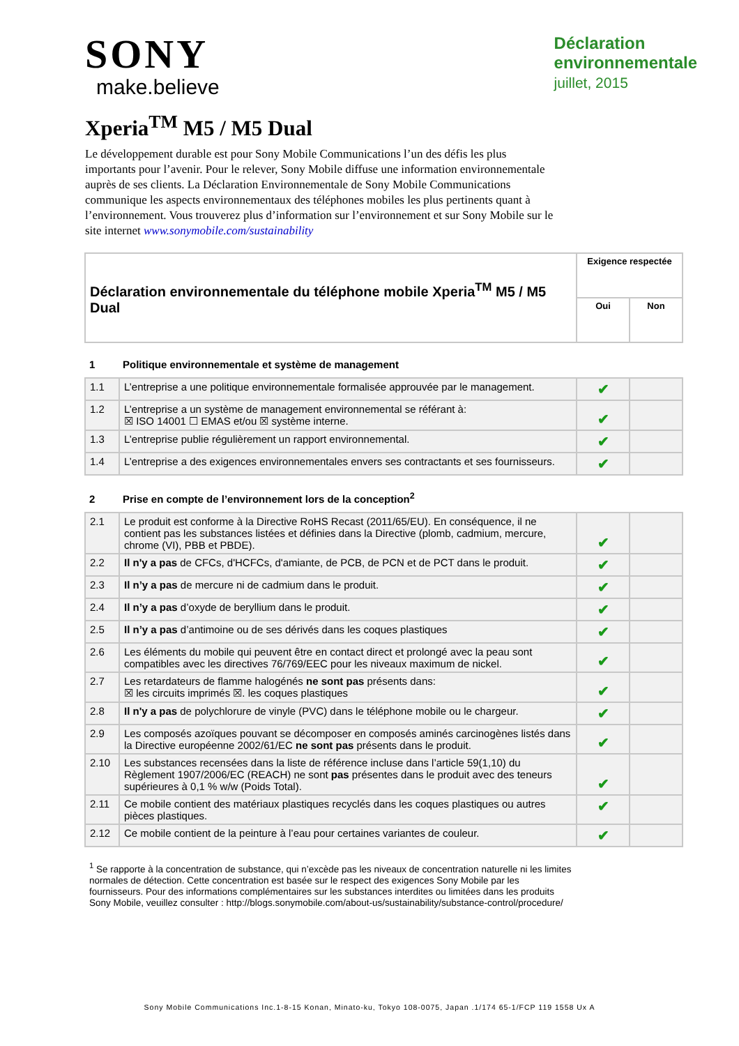SONY
make.believe
Déclaration
environnementale
juillet, 2015
Xperia<sup>TM</sup> M5 / M5 Dual
Le développement durable est pour Sony Mobile Communications l’un des défis les plus importants pour l’avenir. Pour le relever, Sony Mobile diffuse une information environnementale auprès de ses clients. La Déclaration Environnementale de Sony Mobile Communications communique les aspects environnementaux des téléphones mobiles les plus pertinents quant à l’environnement. Vous trouverez plus d’information sur l’environnement et sur Sony Mobile sur le site internet www.sonymobile.com/sustainability
| Déclaration environnementale du téléphone mobile Xperia<sup>TM</sup> M5 / M5 Dual | Exigence respectée | |
| --- | --- | --- |
| | Oui | Non |
1 Politique environnementale et système de management
| 1.1 | L’entreprise a une politique environnementale formalisée approuvée par le management. | ✔ | |
| 1.2 | L’entreprise a un système de management environnemental se référant à: ☒ ISO 14001 ☐ EMAS et/ou ☒ système interne. | ✔ | |
| 1.3 | L’entreprise publie régulièrement un rapport environnemental. | ✔ | |
| 1.4 | L’entreprise a des exigences environnementales envers ses contractants et ses fournisseurs. | ✔ | |
2 Prise en compte de l’environnement lors de la conception<sup>2</sup>
| 2.1 | Le produit est conforme à la Directive RoHS Recast (2011/65/EU). En conséquence, il ne contient pas les substances listées et définies dans la Directive (plomb, cadmium, mercure, chrome (VI), PBB et PBDE). | ✔ | |
| 2.2 | Il n'y a pas de CFCs, d'HCFCs, d'amiante, de PCB, de PCN et de PCT dans le produit. | ✔ | |
| 2.3 | Il n’y a pas de mercure ni de cadmium dans le produit. | ✔ | |
| 2.4 | Il n’y a pas d’oxyde de beryllium dans le produit. | ✔ | |
| 2.5 | Il n’y a pas d’antimoine ou de ses dérivés dans les coques plastiques | ✔ | |
| 2.6 | Les éléments du mobile qui peuvent être en contact direct et prolongé avec la peau sont compatibles avec les directives 76/769/EEC pour les niveaux maximum de nickel. | ✔ | |
| 2.7 | Les retardateurs de flamme halogénés ne sont pas présents dans: ☒ les circuits imprimés ☒. les coques plastiques | ✔ | |
| 2.8 | Il n'y a pas de polychlorure de vinyle (PVC) dans le téléphone mobile ou le chargeur. | ✔ | |
| 2.9 | Les composés azoïques pouvant se décomposer en composés aminés carcinogènes listés dans la Directive européenne 2002/61/EC ne sont pas présents dans le produit. | ✔ | |
| 2.10 | Les substances recensées dans la liste de référence incluse dans l’article 59(1,10) du Règlement 1907/2006/EC (REACH) ne sont pas présentes dans le produit avec des teneurs supérieures à 0,1 % w/w (Poids Total). | ✔ | |
| 2.11 | Ce mobile contient des matériaux plastiques recyclés dans les coques plastiques ou autres pièces plastiques. | ✔ | |
| 2.12 | Ce mobile contient de la peinture à l’eau pour certaines variantes de couleur. | ✔ | |
<sup>1</sup> Se rapporte à la concentration de substance, qui n’excède pas les niveaux de concentration naturelle ni les limites normales de détection. Cette concentration est basée sur le respect des exigences Sony Mobile par les fournisseurs. Pour des informations complémentaires sur les substances interdites ou limitées dans les produits Sony Mobile, veuillez consulter : http://blogs.sonymobile.com/about-us/sustainability/substance-control/procedure/
Sony Mobile Communications Inc.1-8-15 Konan, Minato-ku, Tokyo 108-0075, Japan .1/174 65-1/FCP 119 1558 Ux A